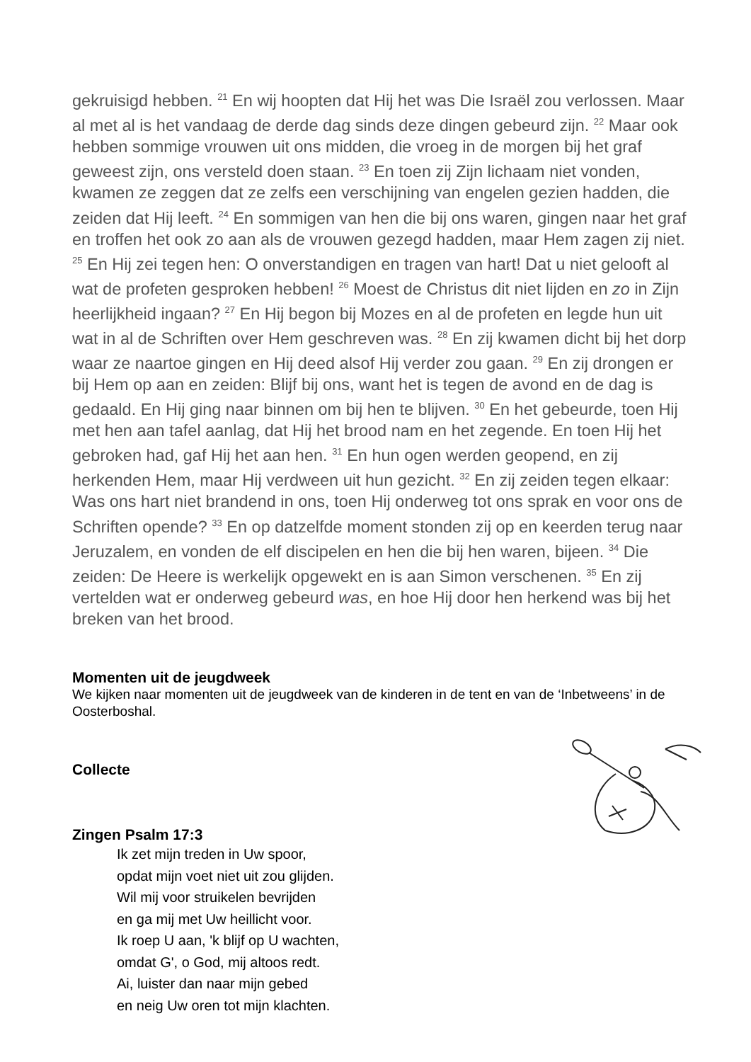gekruisigd hebben. <sup>21</sup> En wij hoopten dat Hij het was Die Israël zou verlossen. Maar al met al is het vandaag de derde dag sinds deze dingen gebeurd zijn. <sup>22</sup> Maar ook hebben sommige vrouwen uit ons midden, die vroeg in de morgen bij het graf geweest zijn, ons versteld doen staan. <sup>23</sup> En toen zij Zijn lichaam niet vonden, kwamen ze zeggen dat ze zelfs een verschijning van engelen gezien hadden, die zeiden dat Hij leeft. <sup>24</sup> En sommigen van hen die bij ons waren, gingen naar het graf en troffen het ook zo aan als de vrouwen gezegd hadden, maar Hem zagen zij niet. <sup>25</sup> En Hij zei tegen hen: O onverstandigen en tragen van hart! Dat u niet gelooft al wat de profeten gesproken hebben! <sup>26</sup> Moest de Christus dit niet lijden en zo in Zijn heerlijkheid ingaan? <sup>27</sup> En Hij begon bij Mozes en al de profeten en legde hun uit wat in al de Schriften over Hem geschreven was. <sup>28</sup> En zij kwamen dicht bij het dorp waar ze naartoe gingen en Hij deed alsof Hij verder zou gaan. <sup>29</sup> En zij drongen er bij Hem op aan en zeiden: Blijf bij ons, want het is tegen de avond en de dag is gedaald. En Hij ging naar binnen om bij hen te blijven. <sup>30</sup> En het gebeurde, toen Hij met hen aan tafel aanlag, dat Hij het brood nam en het zegende. En toen Hij het gebroken had, gaf Hij het aan hen. <sup>31</sup> En hun ogen werden geopend, en zij herkenden Hem, maar Hij verdween uit hun gezicht. <sup>32</sup> En zij zeiden tegen elkaar: Was ons hart niet brandend in ons, toen Hij onderweg tot ons sprak en voor ons de Schriften opende? <sup>33</sup> En op datzelfde moment stonden zij op en keerden terug naar Jeruzalem, en vonden de elf discipelen en hen die bij hen waren, bijeen. <sup>34</sup> Die zeiden: De Heere is werkelijk opgewekt en is aan Simon verschenen. <sup>35</sup> En zij vertelden wat er onderweg gebeurd was, en hoe Hij door hen herkend was bij het breken van het brood.
Momenten uit de jeugdweek
We kijken naar momenten uit de jeugdweek van de kinderen in de tent en van de ‘Inbetweens’ in de Oosterboshal.
Collecte
Zingen Psalm 17:3
Ik zet mijn treden in Uw spoor,
opdat mijn voet niet uit zou glijden.
Wil mij voor struikelen bevrijden
en ga mij met Uw heillicht voor.
Ik roep U aan, 'k blijf op U wachten,
omdat G', o God, mij altoos redt.
Ai, luister dan naar mijn gebed
en neig Uw oren tot mijn klachten.